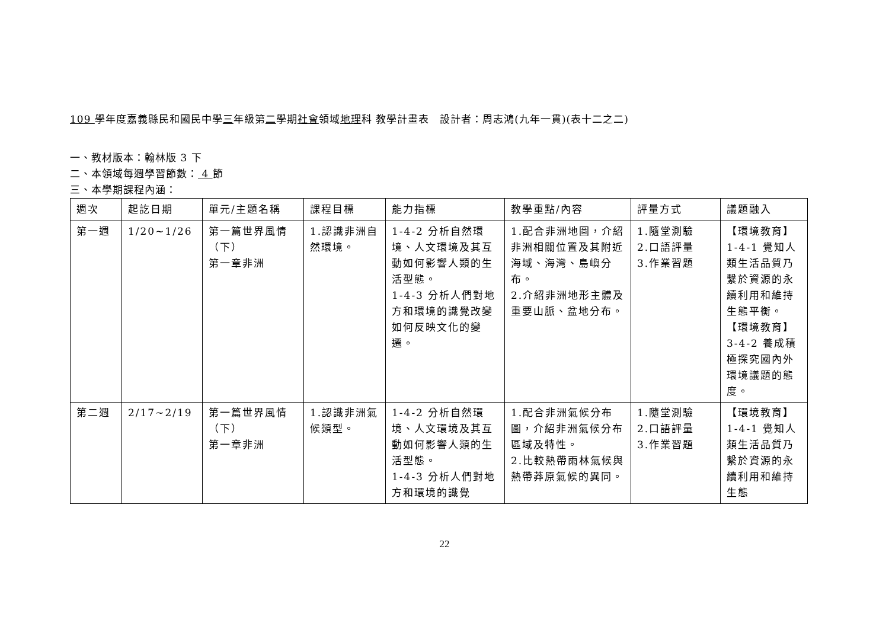109 學年度嘉義縣民和國民中學三年級第二學期社會領域地理科 教學計畫表　設計者：周志鴻(九年一貫)(表十二之二)
一、教材版本：翰林版 3 下
二、本領域每週學習節數： 4 節
三、本學期課程內涵：
| 週次 | 起訖日期 | 單元/主題名稱 | 課程目標 | 能力指標 | 教學重點/內容 | 評量方式 | 議題融入 |
| --- | --- | --- | --- | --- | --- | --- | --- |
| 第一週 | 1/20~1/26 | 第一篇世界風情 （下） 第一章非洲 | 1.認識非洲自然環境。 | 1-4-2 分析自然環境、人文環境及其互動如何影響人類的生活型態。 1-4-3 分析人們對地方和環境的識覺改變如何反映文化的變遷。 | 1.配合非洲地圖，介紹非洲相關位置及其附近海域、海灣、島嶼分布。 2.介紹非洲地形主體及重要山脈、盆地分布。 | 1.隨堂測驗 2.口語評量 3.作業習題 | 【環境教育】1-4-1 覺知人類生活品質乃繫於資源的永續利用和維持生態平衡。 【環境教育】3-4-2 養成積極探究國內外環境議題的態度。 |
| 第二週 | 2/17~2/19 | 第一篇世界風情 （下） 第一章非洲 | 1.認識非洲氣候類型。 | 1-4-2 分析自然環境、人文環境及其互動如何影響人類的生活型態。 1-4-3 分析人們對地方和環境的識覺 | 1.配合非洲氣候分布圖，介紹非洲氣候分布區域及特性。 2.比較熱帶雨林氣候與熱帶莽原氣候的異同。 | 1.隨堂測驗 2.口語評量 3.作業習題 | 【環境教育】1-4-1 覺知人類生活品質乃繫於資源的永續利用和維持生態 |
22